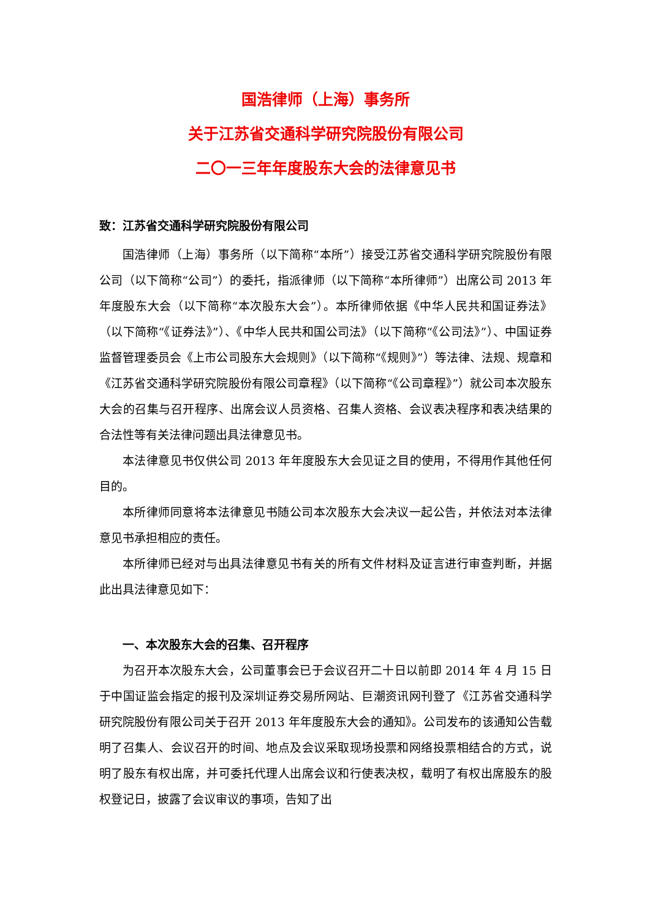国浩律师（上海）事务所
关于江苏省交通科学研究院股份有限公司
二〇一三年年度股东大会的法律意见书
致：江苏省交通科学研究院股份有限公司
国浩律师（上海）事务所（以下简称“本所”）接受江苏省交通科学研究院股份有限公司（以下简称“公司”）的委托，指派律师（以下简称“本所律师”）出席公司 2013 年年度股东大会（以下简称“本次股东大会”）。本所律师依据《中华人民共和国证券法》（以下简称“《证券法》”）、《中华人民共和国公司法》（以下简称“《公司法》”）、中国证券监督管理委员会《上市公司股东大会规则》（以下简称“《规则》”）等法律、法规、规章和《江苏省交通科学研究院股份有限公司章程》（以下简称“《公司章程》”）就公司本次股东大会的召集与召开程序、出席会议人员资格、召集人资格、会议表决程序和表决结果的合法性等有关法律问题出具法律意见书。
本法律意见书仅供公司 2013 年年度股东大会见证之目的使用，不得用作其他任何目的。
本所律师同意将本法律意见书随公司本次股东大会决议一起公告，并依法对本法律意见书承担相应的责任。
本所律师已经对与出具法律意见书有关的所有文件材料及证言进行审查判断，并据此出具法律意见如下：
一、本次股东大会的召集、召开程序
为召开本次股东大会，公司董事会已于会议召开二十日以前即 2014 年 4 月 15 日于中国证监会指定的报刊及深圳证券交易所网站、巨潮资讯网刊登了《江苏省交通科学研究院股份有限公司关于召开 2013 年年度股东大会的通知》。公司发布的该通知公告载明了召集人、会议召开的时间、地点及会议采取现场投票和网络投票相结合的方式，说明了股东有权出席，并可委托代理人出席会议和行使表决权，载明了有权出席股东的股权登记日，披露了会议审议的事项，告知了出